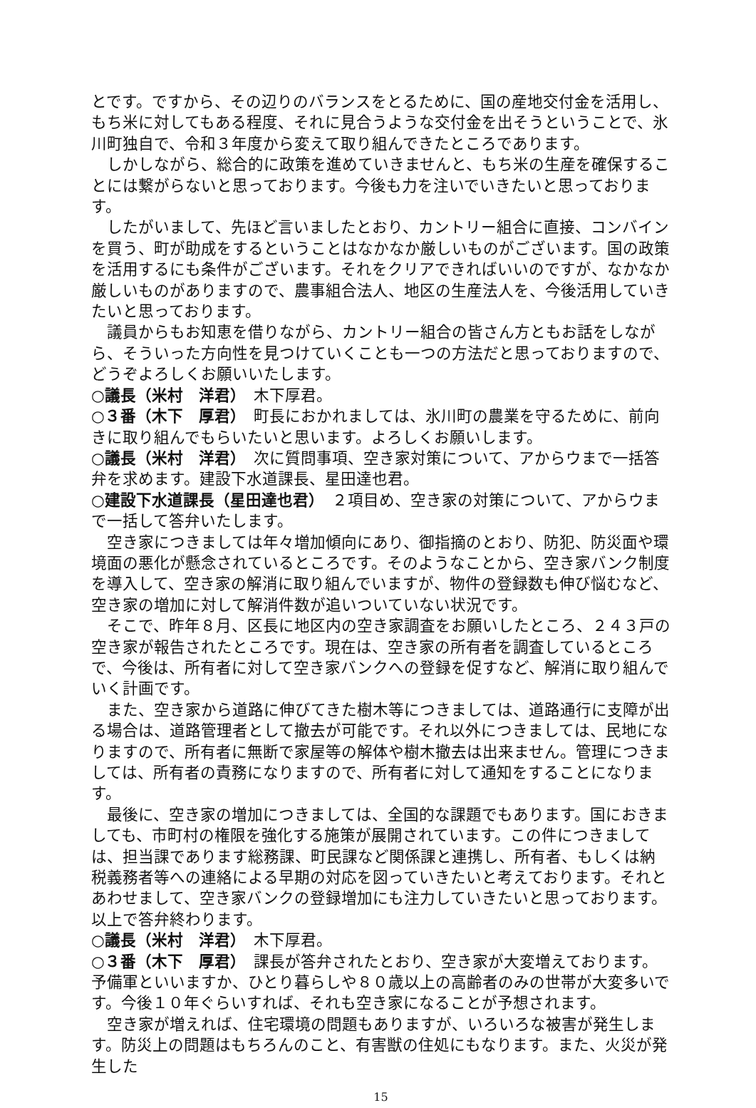とです。ですから、その辺りのバランスをとるために、国の産地交付金を活用し、もち米に対してもある程度、それに見合うような交付金を出そうということで、氷川町独自で、令和３年度から変えて取り組んできたところであります。
しかしながら、総合的に政策を進めていきませんと、もち米の生産を確保することには繋がらないと思っております。今後も力を注いでいきたいと思っております。
したがいまして、先ほど言いましたとおり、カントリー組合に直接、コンバインを買う、町が助成をするということはなかなか厳しいものがございます。国の政策を活用するにも条件がございます。それをクリアできればいいのですが、なかなか厳しいものがありますので、農事組合法人、地区の生産法人を、今後活用していきたいと思っております。
議員からもお知恵を借りながら、カントリー組合の皆さん方ともお話をしながら、そういった方向性を見つけていくことも一つの方法だと思っておりますので、どうぞよろしくお願いいたします。
○議長（米村　洋君）　木下厚君。
○３番（木下　厚君）　町長におかれましては、氷川町の農業を守るために、前向きに取り組んでもらいたいと思います。よろしくお願いします。
○議長（米村　洋君）　次に質問事項、空き家対策について、アからウまで一括答弁を求めます。建設下水道課長、星田達也君。
○建設下水道課長（星田達也君）　２項目め、空き家の対策について、アからウまで一括して答弁いたします。
空き家につきましては年々増加傾向にあり、御指摘のとおり、防犯、防災面や環境面の悪化が懸念されているところです。そのようなことから、空き家バンク制度を導入して、空き家の解消に取り組んでいますが、物件の登録数も伸び悩むなど、空き家の増加に対して解消件数が追いついていない状況です。
そこで、昨年８月、区長に地区内の空き家調査をお願いしたところ、２４３戸の空き家が報告されたところです。現在は、空き家の所有者を調査しているところで、今後は、所有者に対して空き家バンクへの登録を促すなど、解消に取り組んでいく計画です。
また、空き家から道路に伸びてきた樹木等につきましては、道路通行に支障が出る場合は、道路管理者として撤去が可能です。それ以外につきましては、民地になりますので、所有者に無断で家屋等の解体や樹木撤去は出来ません。管理につきましては、所有者の責務になりますので、所有者に対して通知をすることになります。
最後に、空き家の増加につきましては、全国的な課題でもあります。国におきましても、市町村の権限を強化する施策が展開されています。この件につきましては、担当課であります総務課、町民課など関係課と連携し、所有者、もしくは納税義務者等への連絡による早期の対応を図っていきたいと考えております。それとあわせまして、空き家バンクの登録増加にも注力していきたいと思っております。以上で答弁終わります。
○議長（米村　洋君）　木下厚君。
○３番（木下　厚君）　課長が答弁されたとおり、空き家が大変増えております。予備軍といいますか、ひとり暮らしや８０歳以上の高齢者のみの世帯が大変多いです。今後１０年ぐらいすれば、それも空き家になることが予想されます。
空き家が増えれば、住宅環境の問題もありますが、いろいろな被害が発生します。防災上の問題はもちろんのこと、有害獣の住処にもなります。また、火災が発生した
15